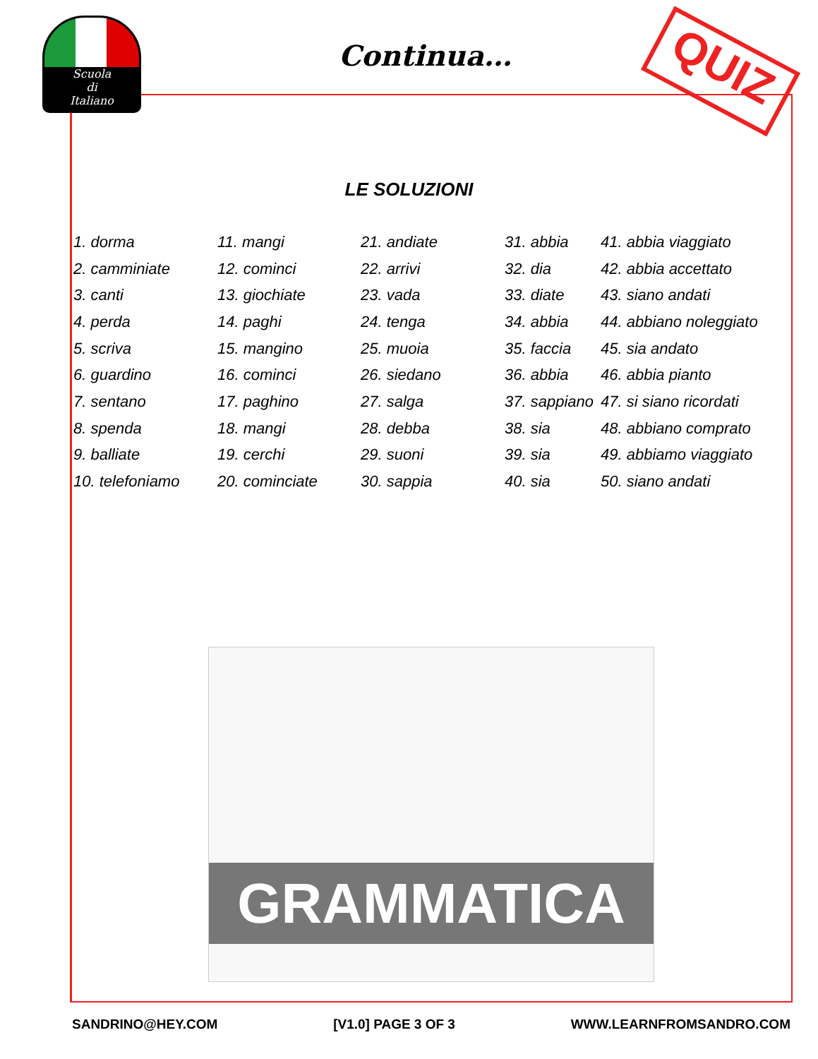Scuola
di
Italiano
Continua… QUIZ
LE SOLUZIONI
| 1. dorma | 11. mangi | 21. andiate | 31. abbia | 41. abbia viaggiato |
| 2. camminiate | 12. cominci | 22. arrivi | 32. dia | 42. abbia accettato |
| 3. canti | 13. giochiate | 23. vada | 33. diate | 43. siano andati |
| 4. perda | 14. paghi | 24. tenga | 34. abbia | 44. abbiano noleggiato |
| 5. scriva | 15. mangino | 25. muoia | 35. faccia | 45. sia andato |
| 6. guardino | 16. cominci | 26. siedano | 36. abbia | 46. abbia pianto |
| 7. sentano | 17. paghino | 27. salga | 37. sappiano | 47. si siano ricordati |
| 8. spenda | 18. mangi | 28. debba | 38. sia | 48. abbiano comprato |
| 9. balliate | 19. cerchi | 29. suoni | 39. sia | 49. abbiamo viaggiato |
| 10. telefoniamo | 20. cominciate | 30. sappia | 40. sia | 50. siano andati |
GRAMMATICA
SANDRINO@HEY.COM [V1.0] PAGE 3 OF 3 WWW.LEARNFROMSANDRO.COM